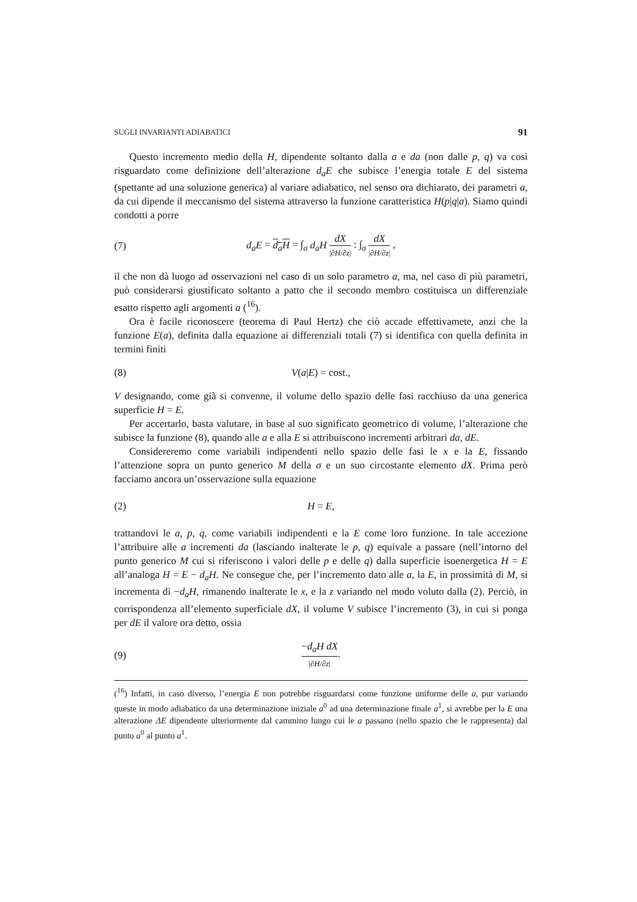SUGLI INVARIANTI ADIABATICI 91
Questo incremento medio della H, dipendente soltanto dalla a e da (non dalle p, q) va così risguardato come definizione dell’alterazione d<sub>a</sub>E che subisce l’energia totale E del sistema (spettante ad una soluzione generica) al variare adiabatico, nel senso ora dichiarato, dei parametri a, da cui dipende il meccanismo del sistema attraverso la funzione caratteristica H(p|q|a). Siamo quindi condotti a porre
(7) d<sub>a</sub>E = d<sub>a</sub>H = ∫<sub>σ</sub> d<sub>a</sub>H dX |∂H/∂z| : ∫<sub>σ</sub> dX |∂H/∂z| ,
il che non dà luogo ad osservazioni nel caso di un solo parametro a, ma, nel caso di più parametri, può considerarsi giustificato soltanto a patto che il secondo membro costituisca un differenziale esatto rispetto agli argomenti a (<sup>16</sup>).
Ora è facile riconoscere (teorema di Paul Hertz) che ciò accade effettivamete, anzi che la funzione E(a), definita dalla equazione ai differenziali totali (7) si identifica con quella definita in termini finiti
(8) V(a|E) = cost.,
V designando, come già si convenne, il volume dello spazio delle fasi racchiuso da una generica superficie H = E.
Per accertarlo, basta valutare, in base al suo significato geometrico di volume, l’alterazione che subisce la funzione (8), quando alle a e alla E si attribuiscono incrementi arbitrari da, dE.
Considereremo come variabili indipendenti nello spazio delle fasi le x e la E, fissando l’attenzione sopra un punto generico M della σ e un suo circostante elemento dX. Prima però facciamo ancora un’osservazione sulla equazione
(2) H = E,
trattandovi le a, p, q, come variabili indipendenti e la E come loro funzione. In tale accezione l’attribuire alle a incrementi da (lasciando inalterate le p, q) equivale a passare (nell’intorno del punto generico M cui si riferiscono i valori delle p e delle q) dalla superficie isoenergetica H = E all’analoga H = E − d<sub>a</sub>H. Ne consegue che, per l’incremento dato alle a, la E, in prossimità di M, si incrementa di −d<sub>a</sub>H, rimanendo inalterate le x, e la z variando nel modo voluto dalla (2). Perciò, in corrispondenza all’elemento superficiale dX, il volume V subisce l’incremento (3), in cui si ponga per dE il valore ora detto, ossia
(9) −d<sub>a</sub>H dX |∂H/∂z|.
(<sup>16</sup>) Infatti, in caso diverso, l’energia E non potrebbe risguardarsi come funzione uniforme delle a, pur variando queste in modo adiabatico da una determinazione iniziale a<sup>0</sup> ad una determinazione finale a<sup>1</sup>, si avrebbe per la E una alterazione ΔE dipendente ulteriormente dal cammino lungo cui le a passano (nello spazio che le rappresenta) dal punto a<sup>0</sup> al punto a<sup>1</sup>.